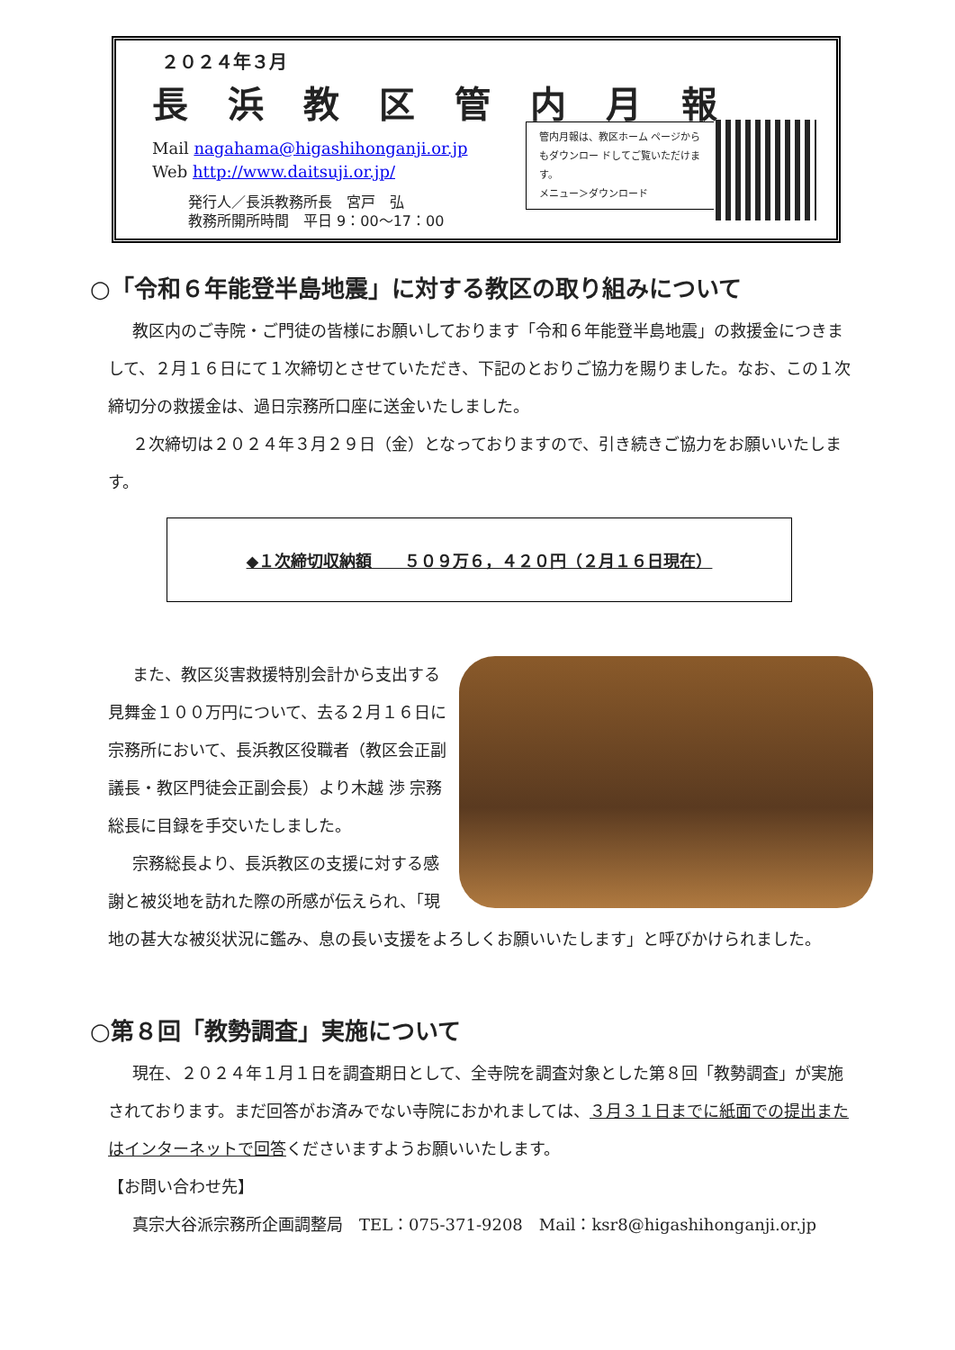２０２４年３月
長浜教区管内月報
Mail nagahama@higashihonganji.or.jp
Web http://www.daitsuji.or.jp/
発行人／長浜教務所長　宮戸　弘
教務所開所時間　平日 9：00～17：00
管内月報は、教区ホーム ページからもダウンロー ドしてご覧いただけま す。
メニュー＞ダウンロード
○「令和６年能登半島地震」に対する教区の取り組みについて
教区内のご寺院・ご門徒の皆様にお願いしております「令和６年能登半島地震」の救援金につきまして、２月１６日にて１次締切とさせていただき、下記のとおりご協力を賜りました。なお、この１次締切分の救援金は、過日宗務所口座に送金いたしました。
２次締切は２０２４年３月２９日（金）となっておりますので、引き続きご協力をお願いいたします。
◆１次締切収納額　　５０９万６，４２０円（２月１６日現在）
また、教区災害救援特別会計から支出する見舞金１００万円について、去る２月１６日に宗務所において、長浜教区役職者（教区会正副議長・教区門徒会正副会長）より木越 渉 宗務総長に目録を手交いたしました。
宗務総長より、長浜教区の支援に対する感謝と被災地を訪れた際の所感が伝えられ、「現地の甚大な被災状況に鑑み、息の長い支援をよろしくお願いいたします」と呼びかけられました。
○第８回「教勢調査」実施について
現在、２０２４年１月１日を調査期日として、全寺院を調査対象とした第８回「教勢調査」が実施されております。まだ回答がお済みでない寺院におかれましては、３月３１日までに紙面での提出またはインターネットで回答くださいますようお願いいたします。
【お問い合わせ先】
真宗大谷派宗務所企画調整局　TEL：075-371-9208　Mail：ksr8@higashihonganji.or.jp